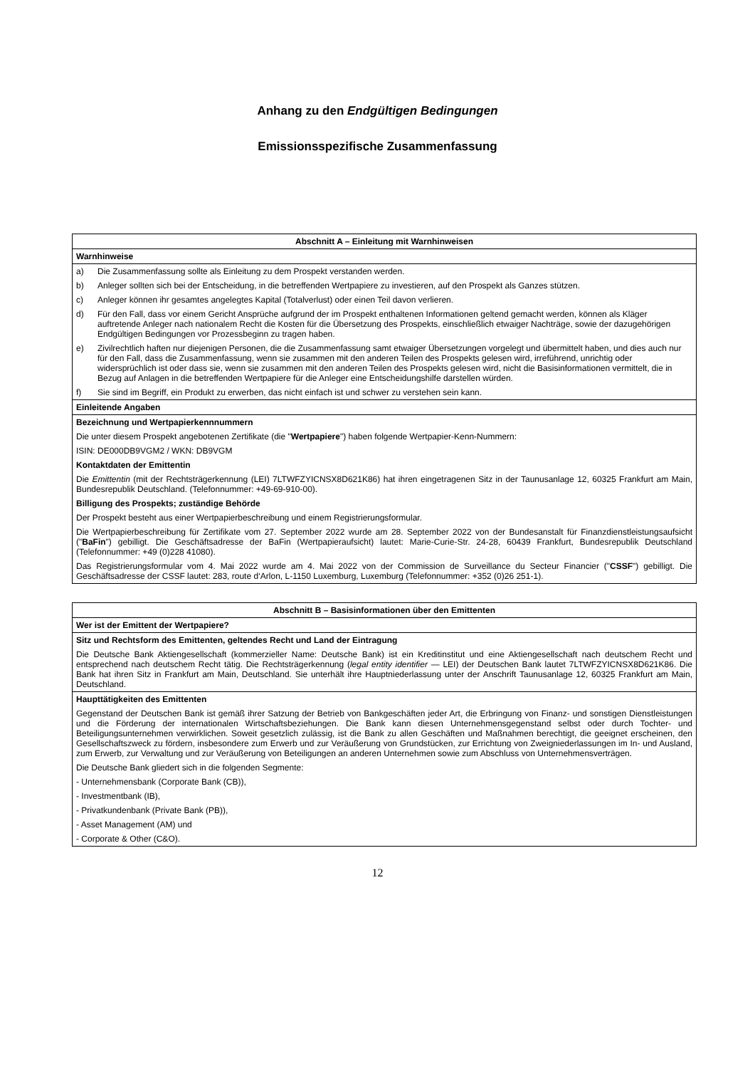Anhang zu den Endgültigen Bedingungen
Emissionsspezifische Zusammenfassung
| Abschnitt A – Einleitung mit Warnhinweisen |
| Warnhinweise |
| a) Die Zusammenfassung sollte als Einleitung zu dem Prospekt verstanden werden. b) Anleger sollten sich bei der Entscheidung, in die betreffenden Wertpapiere zu investieren, auf den Prospekt als Ganzes stützen. c) Anleger können ihr gesamtes angelegtes Kapital (Totalverlust) oder einen Teil davon verlieren. d) Für den Fall, dass vor einem Gericht Ansprüche aufgrund der im Prospekt enthaltenen Informationen geltend gemacht werden, können als Kläger auftretende Anleger nach nationalem Recht die Kosten für die Übersetzung des Prospekts, einschließlich etwaiger Nachträge, sowie der dazugehörigen Endgültigen Bedingungen vor Prozessbeginn zu tragen haben. e) Zivilrechtlich haften nur diejenigen Personen, die die Zusammenfassung samt etwaiger Übersetzungen vorgelegt und übermittelt haben, und dies auch nur für den Fall, dass die Zusammenfassung, wenn sie zusammen mit den anderen Teilen des Prospekts gelesen wird, irreführend, unrichtig oder widersprüchlich ist oder dass sie, wenn sie zusammen mit den anderen Teilen des Prospekts gelesen wird, nicht die Basisinformationen vermittelt, die in Bezug auf Anlagen in die betreffenden Wertpapiere für die Anleger eine Entscheidungshilfe darstellen würden. f) Sie sind im Begriff, ein Produkt zu erwerben, das nicht einfach ist und schwer zu verstehen sein kann. |
| Einleitende Angaben |
| Bezeichnung und Wertpapierkennnummern Die unter diesem Prospekt angebotenen Zertifikate (die " Wertpapiere ") haben folgende Wertpapier-Kenn-Nummern: ISIN: DE000DB9VGM2 / WKN: DB9VGM Kontaktdaten der Emittentin Die Emittentin (mit der Rechtsträgerkennung (LEI) 7LTWFZYICNSX8D621K86) hat ihren eingetragenen Sitz in der Taunusanlage 12, 60325 Frankfurt am Main, Bundesrepublik Deutschland. (Telefonnummer: +49-69-910-00). Billigung des Prospekts; zuständige Behörde Der Prospekt besteht aus einer Wertpapierbeschreibung und einem Registrierungsformular. Die Wertpapierbeschreibung für Zertifikate vom 27. September 2022 wurde am 28. September 2022 von der Bundesanstalt für Finanzdienstleistungsaufsicht (" BaFin ") gebilligt. Die Geschäftsadresse der BaFin (Wertpapieraufsicht) lautet: Marie-Curie-Str. 24-28, 60439 Frankfurt, Bundesrepublik Deutschland (Telefonnummer: +49 (0)228 41080). Das Registrierungsformular vom 4. Mai 2022 wurde am 4. Mai 2022 von der Commission de Surveillance du Secteur Financier (" CSSF ") gebilligt. Die Geschäftsadresse der CSSF lautet: 283, route d‘Arlon, L-1150 Luxemburg, Luxemburg (Telefonnummer: +352 (0)26 251-1). |
| Abschnitt B – Basisinformationen über den Emittenten |
| Wer ist der Emittent der Wertpapiere? |
| Sitz und Rechtsform des Emittenten, geltendes Recht und Land der Eintragung Die Deutsche Bank Aktiengesellschaft (kommerzieller Name: Deutsche Bank) ist ein Kreditinstitut und eine Aktiengesellschaft nach deutschem Recht und entsprechend nach deutschem Recht tätig. Die Rechtsträgerkennung ( legal entity identifier — LEI) der Deutschen Bank lautet 7LTWFZYICNSX8D621K86. Die Bank hat ihren Sitz in Frankfurt am Main, Deutschland. Sie unterhält ihre Hauptniederlassung unter der Anschrift Taunusanlage 12, 60325 Frankfurt am Main, Deutschland. |
| Haupttätigkeiten des Emittenten Gegenstand der Deutschen Bank ist gemäß ihrer Satzung der Betrieb von Bankgeschäften jeder Art, die Erbringung von Finanz- und sonstigen Dienstleistungen und die Förderung der internationalen Wirtschaftsbeziehungen. Die Bank kann diesen Unternehmensgegenstand selbst oder durch Tochter- und Beteiligungsunternehmen verwirklichen. Soweit gesetzlich zulässig, ist die Bank zu allen Geschäften und Maßnahmen berechtigt, die geeignet erscheinen, den Gesellschaftszweck zu fördern, insbesondere zum Erwerb und zur Veräußerung von Grundstücken, zur Errichtung von Zweigniederlassungen im In- und Ausland, zum Erwerb, zur Verwaltung und zur Veräußerung von Beteiligungen an anderen Unternehmen sowie zum Abschluss von Unternehmensverträgen. Die Deutsche Bank gliedert sich in die folgenden Segmente: - Unternehmensbank (Corporate Bank (CB)), - Investmentbank (IB), - Privatkundenbank (Private Bank (PB)), - Asset Management (AM) und - Corporate & Other (C&O). |
12